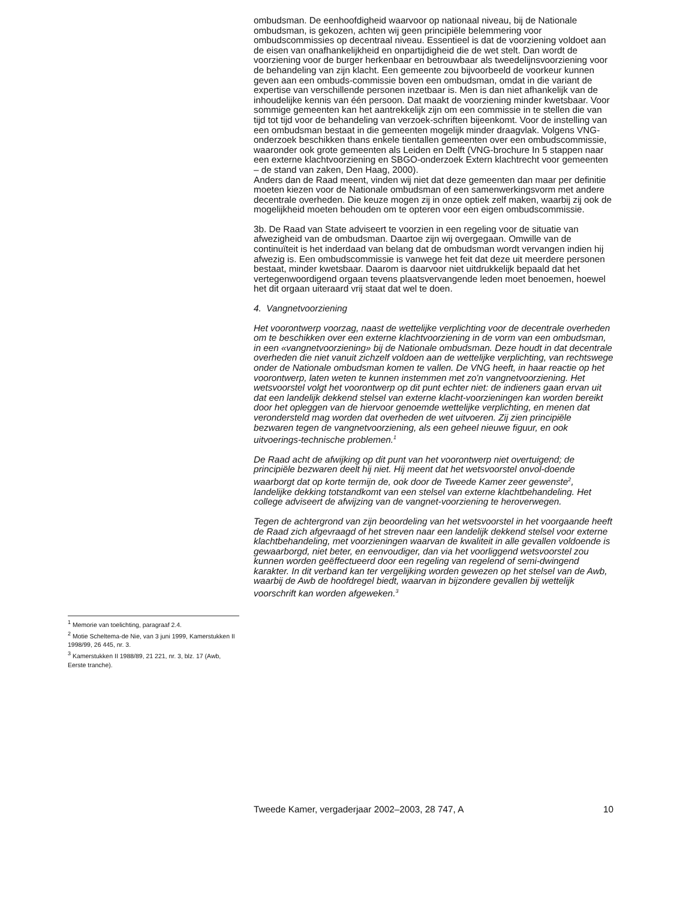ombudsman. De eenhoofdigheid waarvoor op nationaal niveau, bij de Nationale ombudsman, is gekozen, achten wij geen principiële belemmering voor ombudscommissies op decentraal niveau. Essentieel is dat de voorziening voldoet aan de eisen van onafhankelijkheid en onpartijdigheid die de wet stelt. Dan wordt de voorziening voor de burger herkenbaar en betrouwbaar als tweedelijnsvoorziening voor de behandeling van zijn klacht. Een gemeente zou bijvoorbeeld de voorkeur kunnen geven aan een ombuds-commissie boven een ombudsman, omdat in die variant de expertise van verschillende personen inzetbaar is. Men is dan niet afhankelijk van de inhoudelijke kennis van één persoon. Dat maakt de voorziening minder kwetsbaar. Voor sommige gemeenten kan het aantrekkelijk zijn om een commissie in te stellen die van tijd tot tijd voor de behandeling van verzoek-schriften bijeenkomt. Voor de instelling van een ombudsman bestaat in die gemeenten mogelijk minder draagvlak. Volgens VNG-onderzoek beschikken thans enkele tientallen gemeenten over een ombudscommissie, waaronder ook grote gemeenten als Leiden en Delft (VNG-brochure In 5 stappen naar een externe klachtvoorziening en SBGO-onderzoek Extern klachtrecht voor gemeenten – de stand van zaken, Den Haag, 2000).
Anders dan de Raad meent, vinden wij niet dat deze gemeenten dan maar per definitie moeten kiezen voor de Nationale ombudsman of een samenwerkingsvorm met andere decentrale overheden. Die keuze mogen zij in onze optiek zelf maken, waarbij zij ook de mogelijkheid moeten behouden om te opteren voor een eigen ombudscommissie.
3b. De Raad van State adviseert te voorzien in een regeling voor de situatie van afwezigheid van de ombudsman. Daartoe zijn wij overgegaan. Omwille van de continuïteit is het inderdaad van belang dat de ombudsman wordt vervangen indien hij afwezig is. Een ombudscommissie is vanwege het feit dat deze uit meerdere personen bestaat, minder kwetsbaar. Daarom is daarvoor niet uitdrukkelijk bepaald dat het vertegenwoordigend orgaan tevens plaatsvervangende leden moet benoemen, hoewel het dit orgaan uiteraard vrij staat dat wel te doen.
4. Vangnetvoorziening
Het voorontwerp voorzag, naast de wettelijke verplichting voor de decentrale overheden om te beschikken over een externe klachtvoorziening in de vorm van een ombudsman, in een «vangnetvoorziening» bij de Nationale ombudsman. Deze houdt in dat decentrale overheden die niet vanuit zichzelf voldoen aan de wettelijke verplichting, van rechtswege onder de Nationale ombudsman komen te vallen. De VNG heeft, in haar reactie op het voorontwerp, laten weten te kunnen instemmen met zo'n vangnetvoorziening. Het wetsvoorstel volgt het voorontwerp op dit punt echter niet: de indieners gaan ervan uit dat een landelijk dekkend stelsel van externe klacht-voorzieningen kan worden bereikt door het opleggen van de hiervoor genoemde wettelijke verplichting, en menen dat verondersteld mag worden dat overheden de wet uitvoeren. Zij zien principiële bezwaren tegen de vangnetvoorziening, als een geheel nieuwe figuur, en ook uitvoerings-technische problemen.<sup>1</sup>
De Raad acht de afwijking op dit punt van het voorontwerp niet overtuigend; de principiële bezwaren deelt hij niet. Hij meent dat het wetsvoorstel onvol-doende waarborgt dat op korte termijn de, ook door de Tweede Kamer zeer gewenste<sup>2</sup>, landelijke dekking totstandkomt van een stelsel van externe klachtbehandeling. Het college adviseert de afwijzing van de vangnet-voorziening te heroverwegen.
Tegen de achtergrond van zijn beoordeling van het wetsvoorstel in het voorgaande heeft de Raad zich afgevraagd of het streven naar een landelijk dekkend stelsel voor externe klachtbehandeling, met voorzieningen waarvan de kwaliteit in alle gevallen voldoende is gewaarborgd, niet beter, en eenvoudiger, dan via het voorliggend wetsvoorstel zou kunnen worden geëffectueerd door een regeling van regelend of semi-dwingend karakter. In dit verband kan ter vergelijking worden gewezen op het stelsel van de Awb, waarbij de Awb de hoofdregel biedt, waarvan in bijzondere gevallen bij wettelijk voorschrift kan worden afgeweken.<sup>3</sup>
<sup>1</sup> Memorie van toelichting, paragraaf 2.4.
<sup>2</sup> Motie Scheltema-de Nie, van 3 juni 1999, Kamerstukken II 1998/99, 26 445, nr. 3.
<sup>3</sup> Kamerstukken II 1988/89, 21 221, nr. 3, blz. 17 (Awb, Eerste tranche).
Tweede Kamer, vergaderjaar 2002–2003, 28 747, A 10